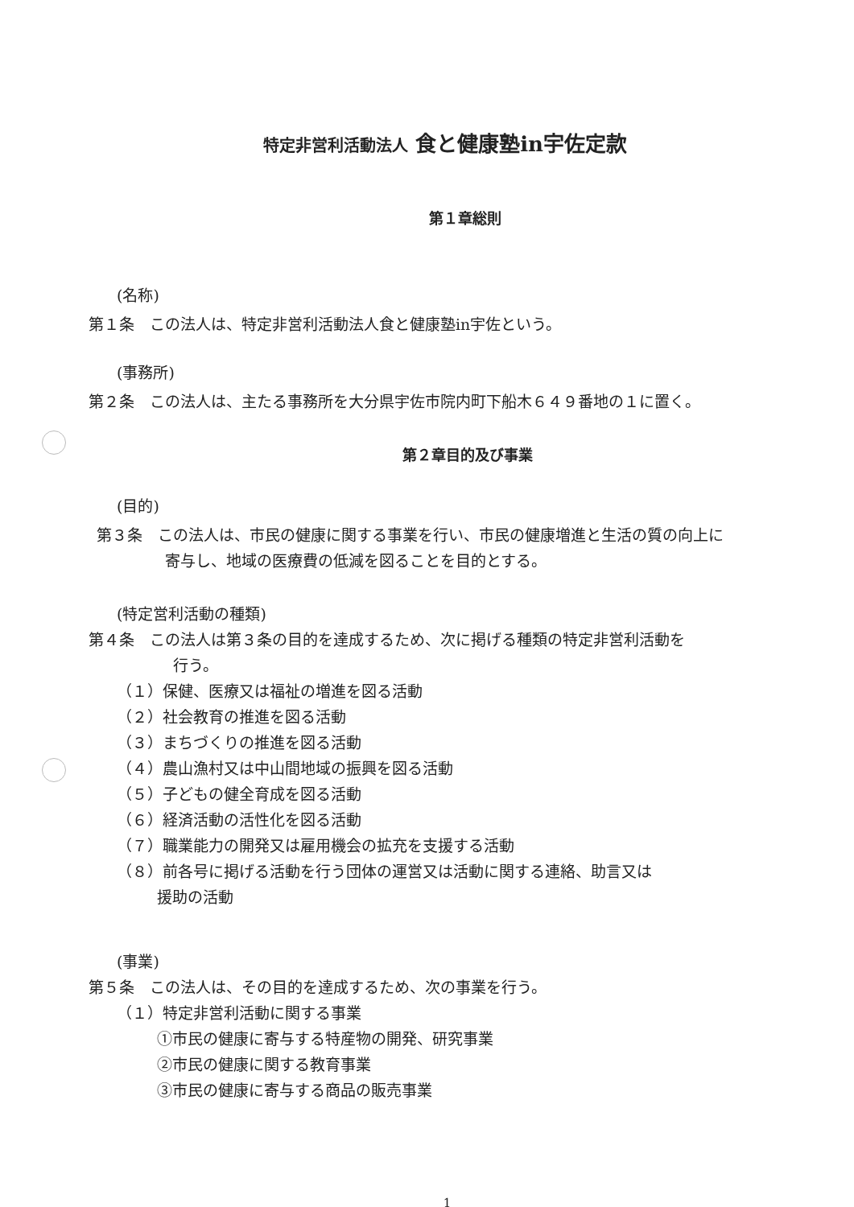特定非営利活動法人 食と健康塾in宇佐定款
第１章総則
(名称)
第１条　この法人は、特定非営利活動法人食と健康塾in宇佐という。
(事務所)
第２条　この法人は、主たる事務所を大分県宇佐市院内町下船木６４９番地の１に置く。
第２章目的及び事業
(目的)
第３条　この法人は、市民の健康に関する事業を行い、市民の健康増進と生活の質の向上に
寄与し、地域の医療費の低減を図ることを目的とする。
(特定営利活動の種類)
第４条　この法人は第３条の目的を達成するため、次に掲げる種類の特定非営利活動を
行う。
（１）保健、医療又は福祉の増進を図る活動
（２）社会教育の推進を図る活動
（３）まちづくりの推進を図る活動
（４）農山漁村又は中山間地域の振興を図る活動
（５）子どもの健全育成を図る活動
（６）経済活動の活性化を図る活動
（７）職業能力の開発又は雇用機会の拡充を支援する活動
（８）前各号に掲げる活動を行う団体の運営又は活動に関する連絡、助言又は
援助の活動
(事業)
第５条　この法人は、その目的を達成するため、次の事業を行う。
（１）特定非営利活動に関する事業
①市民の健康に寄与する特産物の開発、研究事業
②市民の健康に関する教育事業
③市民の健康に寄与する商品の販売事業
1